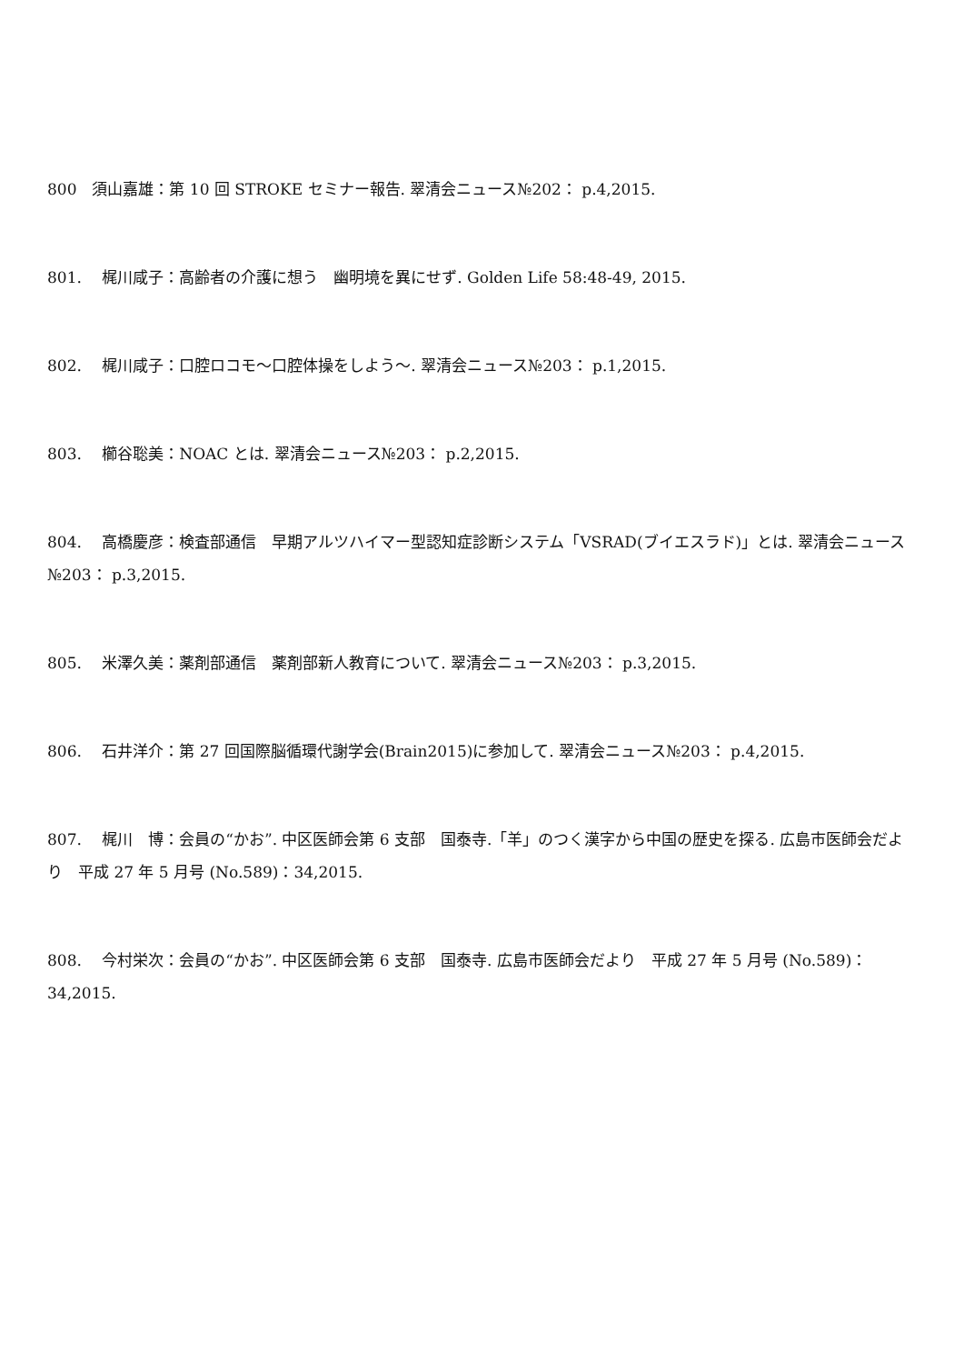800　須山嘉雄：第 10 回 STROKE セミナー報告. 翠清会ニュース№202： p.4,2015.
801.　 梶川咸子：高齢者の介護に想う　幽明境を異にせず. Golden Life 58:48-49, 2015.
802.　 梶川咸子：口腔ロコモ～口腔体操をしよう～. 翠清会ニュース№203： p.1,2015.
803.　 櫛谷聡美：NOAC とは. 翠清会ニュース№203： p.2,2015.
804.　 高橋慶彦：検査部通信　早期アルツハイマー型認知症診断システム「VSRAD(ブイエスラド)」とは. 翠清会ニュース№203： p.3,2015.
805.　 米澤久美：薬剤部通信　薬剤部新人教育について. 翠清会ニュース№203： p.3,2015.
806.　 石井洋介：第 27 回国際脳循環代謝学会(Brain2015)に参加して. 翠清会ニュース№203： p.4,2015.
807.　 梶川　博：会員の“かお”. 中区医師会第 6 支部　国泰寺.「羊」のつく漢字から中国の歴史を探る. 広島市医師会だより　平成 27 年 5 月号 (No.589)：34,2015.
808.　 今村栄次：会員の“かお”. 中区医師会第 6 支部　国泰寺. 広島市医師会だより　平成 27 年 5 月号 (No.589)：34,2015.